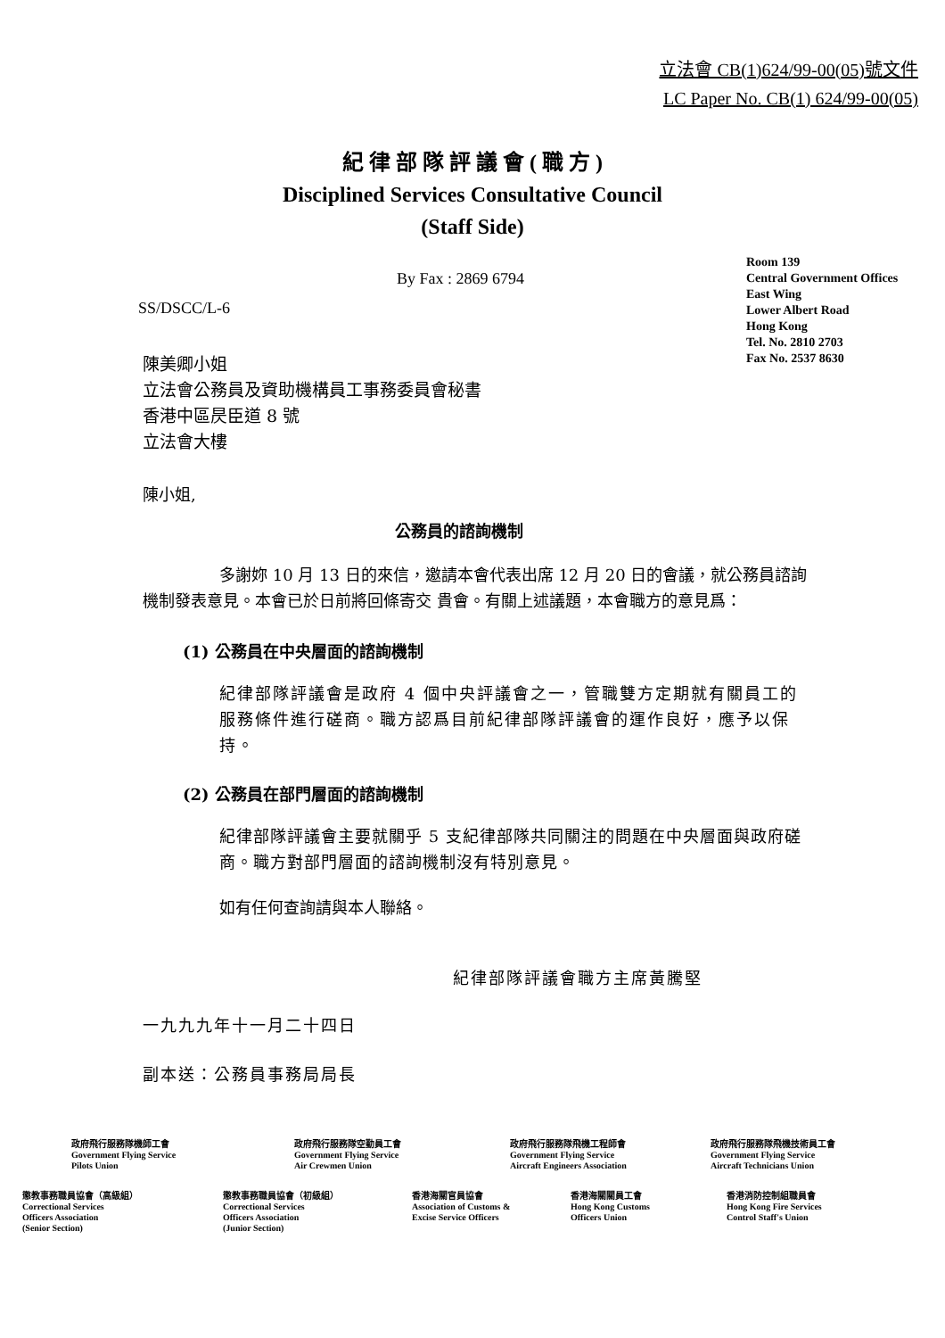立法會 CB(1)624/99-00(05)號文件
LC Paper No. CB(1) 624/99-00(05)
紀 律 部 隊 評 議 會 ( 職 方 )
Disciplined Services Consultative Council
(Staff Side)
Room 139
Central Government Offices
East Wing
Lower Albert Road
Hong Kong
Tel. No. 2810 2703
Fax No. 2537 8630
By Fax : 2869 6794
SS/DSCC/L-6
陳美卿小姐
立法會公務員及資助機構員工事務委員會秘書
香港中區昃臣道 8 號
立法會大樓
陳小姐,
公務員的諮詢機制
多謝妳 10 月 13 日的來信，邀請本會代表出席 12 月 20 日的會議，就公務員諮詢機制發表意見。本會已於日前將回條寄交 貴會。有關上述議題，本會職方的意見爲：
(1) 公務員在中央層面的諮詢機制
紀律部隊評議會是政府 4 個中央評議會之一，管職雙方定期就有關員工的服務條件進行磋商。職方認爲目前紀律部隊評議會的運作良好，應予以保持。
(2) 公務員在部門層面的諮詢機制
紀律部隊評議會主要就關乎 5 支紀律部隊共同關注的問題在中央層面與政府磋商。職方對部門層面的諮詢機制沒有特別意見。
如有任何查詢請與本人聯絡。
紀律部隊評議會職方主席黃騰堅
一九九九年十一月二十四日
副本送：公務員事務局局長
政府飛行服務隊機師工會
Government Flying Service
Pilots Union
政府飛行服務隊空勤員工會
Government Flying Service
Air Crewmen Union
政府飛行服務隊飛機工程師會
Government Flying Service
Aircraft Engineers Association
政府飛行服務隊飛機技術員工會
Government Flying Service
Aircraft Technicians Union
懲教事務職員協會（高級組）
Correctional Services
Officers Association
(Senior Section)
懲教事務職員協會（初級組）
Correctional Services
Officers Association
(Junior Section)
香港海關官員協會
Association of Customs &
Excise Service Officers
香港海關關員工會
Hong Kong Customs
Officers Union
香港消防控制組職員會
Hong Kong Fire Services
Control Staff's Union